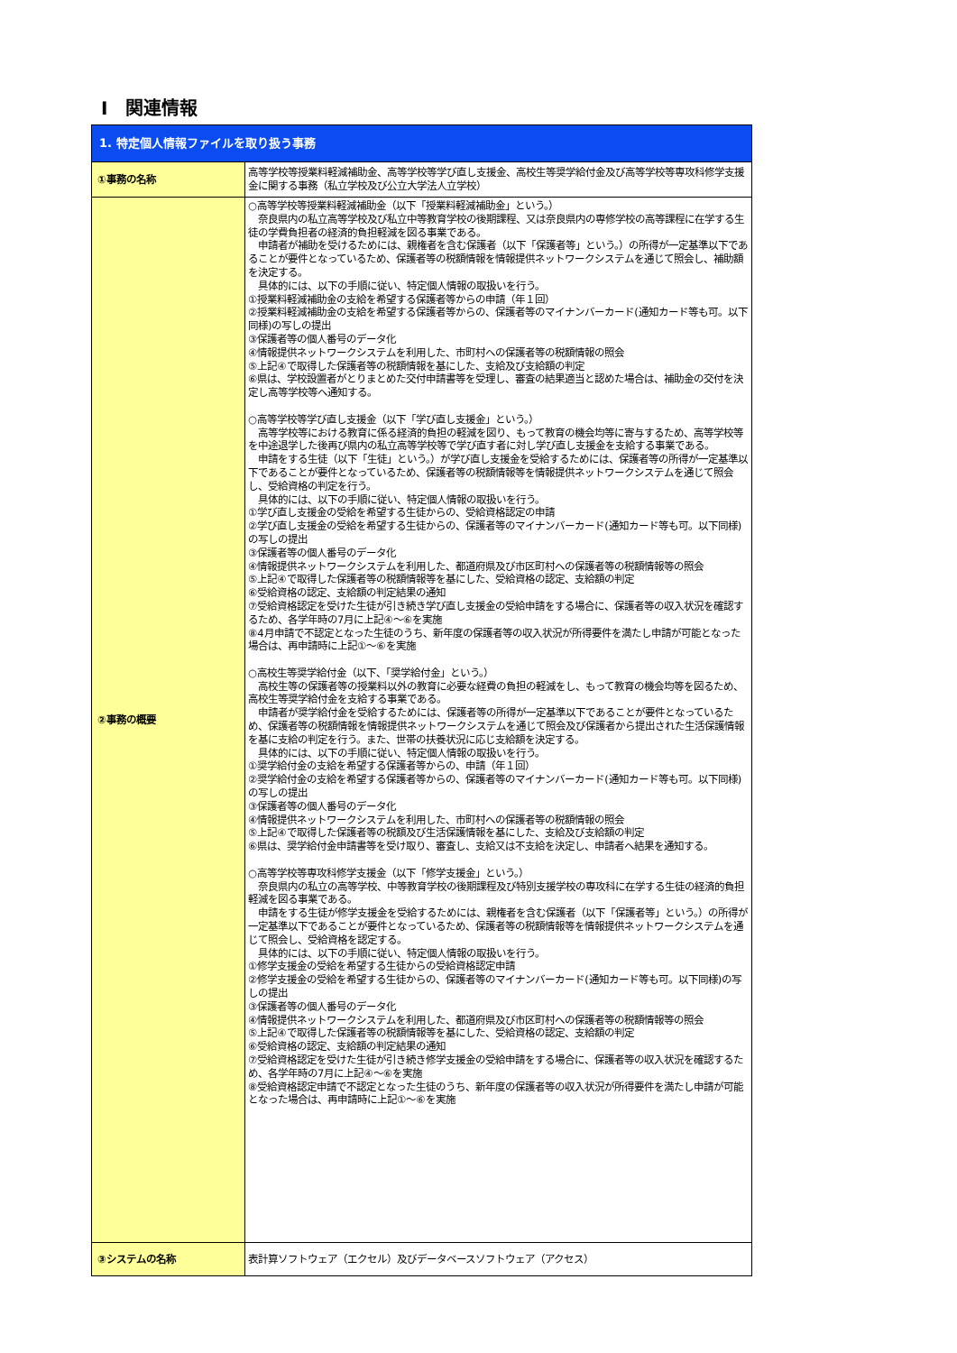Ⅰ　関連情報
| 1. 特定個人情報ファイルを取り扱う事務 | |
| ①事務の名称 | 高等学校等授業料軽減補助金、高等学校等学び直し支援金、高校生等奨学給付金及び高等学校等専攻科修学支援金に関する事務（私立学校及び公立大学法人立学校） |
| ②事務の概要 | ○高等学校等授業料軽減補助金（以下「授業料軽減補助金」という。） 奈良県内の私立高等学校及び私立中等教育学校の後期課程、又は奈良県内の専修学校の高等課程に在学する生徒の学費負担者の経済的負担軽減を図る事業である。 申請者が補助を受けるためには、親権者を含む保護者（以下「保護者等」という。）の所得が一定基準以下であることが要件となっているため、保護者等の税額情報を情報提供ネットワークシステムを通じて照会し、補助額を決定する。 具体的には、以下の手順に従い、特定個人情報の取扱いを行う。 ①授業料軽減補助金の支給を希望する保護者等からの申請（年１回） ②授業料軽減補助金の支給を希望する保護者等からの、保護者等のマイナンバーカード(通知カード等も可。以下同様)の写しの提出 ③保護者等の個人番号のデータ化 ④情報提供ネットワークシステムを利用した、市町村への保護者等の税額情報の照会 ⑤上記④で取得した保護者等の税額情報を基にした、支給及び支給額の判定 ⑥県は、学校設置者がとりまとめた交付申請書等を受理し、審査の結果適当と認めた場合は、補助金の交付を決定し高等学校等へ通知する。 ○高等学校等学び直し支援金（以下「学び直し支援金」という。） 高等学校等における教育に係る経済的負担の軽減を図り、もって教育の機会均等に寄与するため、高等学校等を中途退学した後再び県内の私立高等学校等で学び直す者に対し学び直し支援金を支給する事業である。 申請をする生徒（以下「生徒」という。）が学び直し支援金を受給するためには、保護者等の所得が一定基準以下であることが要件となっているため、保護者等の税額情報等を情報提供ネットワークシステムを通じて照会し、受給資格の判定を行う。 具体的には、以下の手順に従い、特定個人情報の取扱いを行う。 ①学び直し支援金の受給を希望する生徒からの、受給資格認定の申請 ②学び直し支援金の受給を希望する生徒からの、保護者等のマイナンバーカード(通知カード等も可。以下同様)の写しの提出 ③保護者等の個人番号のデータ化 ④情報提供ネットワークシステムを利用した、都道府県及び市区町村への保護者等の税額情報等の照会 ⑤上記④で取得した保護者等の税額情報等を基にした、受給資格の認定、支給額の判定 ⑥受給資格の認定、支給額の判定結果の通知 ⑦受給資格認定を受けた生徒が引き続き学び直し支援金の受給申請をする場合に、保護者等の収入状況を確認するため、各学年時の7月に上記④～⑥を実施 ⑧4月申請で不認定となった生徒のうち、新年度の保護者等の収入状況が所得要件を満たし申請が可能となった場合は、再申請時に上記①～⑥を実施 ○高校生等奨学給付金（以下、「奨学給付金」という。） 高校生等の保護者等の授業料以外の教育に必要な経費の負担の軽減をし、もって教育の機会均等を図るため、高校生等奨学給付金を支給する事業である。 申請者が奨学給付金を受給するためには、保護者等の所得が一定基準以下であることが要件となっているため、保護者等の税額情報を情報提供ネットワークシステムを通じて照会及び保護者から提出された生活保護情報を基に支給の判定を行う。また、世帯の扶養状況に応じ支給額を決定する。 具体的には、以下の手順に従い、特定個人情報の取扱いを行う。 ①奨学給付金の支給を希望する保護者等からの、申請（年１回） ②奨学給付金の支給を希望する保護者等からの、保護者等のマイナンバーカード(通知カード等も可。以下同様)の写しの提出 ③保護者等の個人番号のデータ化 ④情報提供ネットワークシステムを利用した、市町村への保護者等の税額情報の照会 ⑤上記④で取得した保護者等の税額及び生活保護情報を基にした、支給及び支給額の判定 ⑥県は、奨学給付金申請書等を受け取り、審査し、支給又は不支給を決定し、申請者へ結果を通知する。 ○高等学校等専攻科修学支援金（以下「修学支援金」という。） 奈良県内の私立の高等学校、中等教育学校の後期課程及び特別支援学校の専攻科に在学する生徒の経済的負担軽減を図る事業である。 申請をする生徒が修学支援金を受給するためには、親権者を含む保護者（以下「保護者等」という。）の所得が一定基準以下であることが要件となっているため、保護者等の税額情報等を情報提供ネットワークシステムを通じて照会し、受給資格を認定する。 具体的には、以下の手順に従い、特定個人情報の取扱いを行う。 ①修学支援金の受給を希望する生徒からの受給資格認定申請 ②修学支援金の受給を希望する生徒からの、保護者等のマイナンバーカード(通知カード等も可。以下同様)の写しの提出 ③保護者等の個人番号のデータ化 ④情報提供ネットワークシステムを利用した、都道府県及び市区町村への保護者等の税額情報等の照会 ⑤上記④で取得した保護者等の税額情報等を基にした、受給資格の認定、支給額の判定 ⑥受給資格の認定、支給額の判定結果の通知 ⑦受給資格認定を受けた生徒が引き続き修学支援金の受給申請をする場合に、保護者等の収入状況を確認するため、各学年時の7月に上記④～⑥を実施 ⑧受給資格認定申請で不認定となった生徒のうち、新年度の保護者等の収入状況が所得要件を満たし申請が可能となった場合は、再申請時に上記①～⑥を実施 |
| ③システムの名称 | 表計算ソフトウェア（エクセル）及びデータベースソフトウェア（アクセス） |